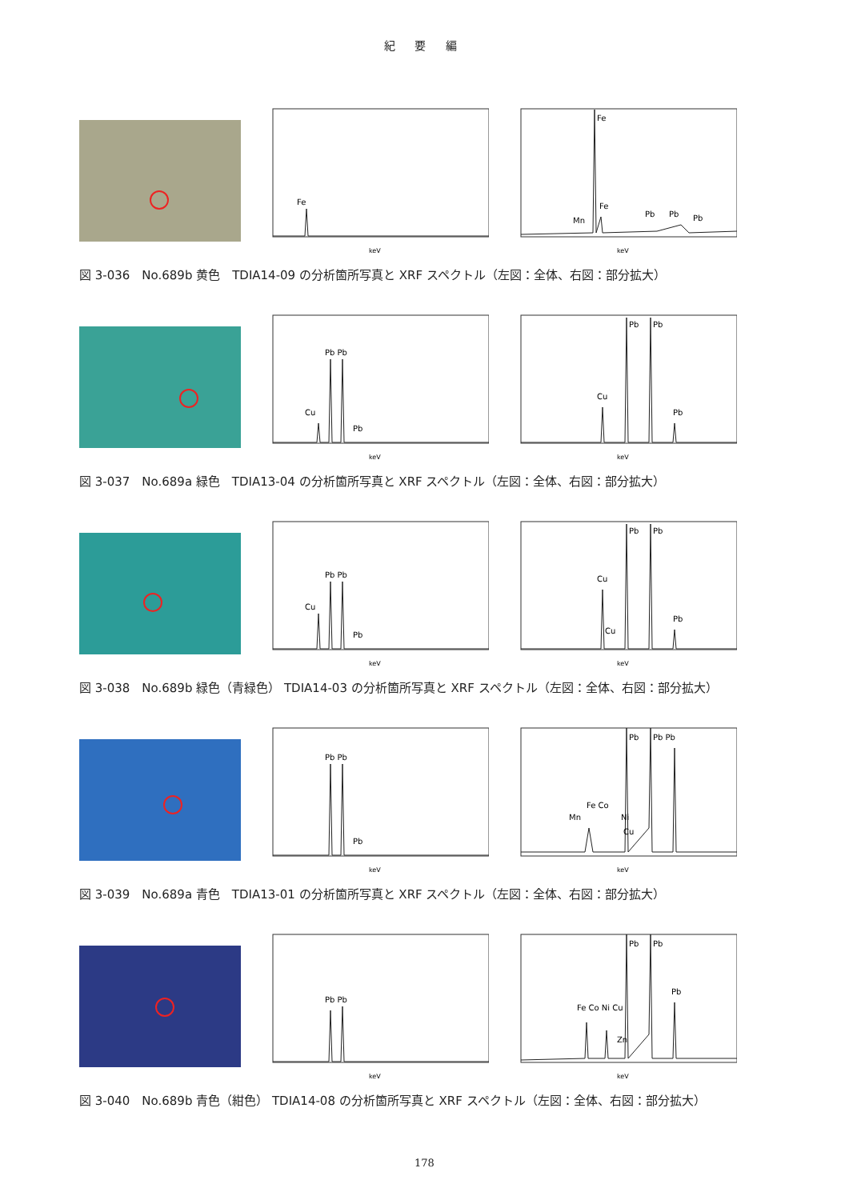紀 要 編
Fe
keV
Fe
Mn
Fe
Pb
Pb
Pb
keV
図 3-036　No.689b 黄色　TDIA14-09 の分析箇所写真と XRF スペクトル（左図：全体、右図：部分拡大）
Cu
Pb Pb
Pb
keV
Cu
Pb
Pb
Pb
keV
図 3-037　No.689a 緑色　TDIA13-04 の分析箇所写真と XRF スペクトル（左図：全体、右図：部分拡大）
Cu
Pb Pb
Pb
keV
Cu
Cu
Pb
Pb
Pb
keV
図 3-038　No.689b 緑色（青緑色） TDIA14-03 の分析箇所写真と XRF スペクトル（左図：全体、右図：部分拡大）
Pb Pb
Pb
keV
Mn
Fe Co
Ni
Cu
Pb
Pb Pb
keV
図 3-039　No.689a 青色　TDIA13-01 の分析箇所写真と XRF スペクトル（左図：全体、右図：部分拡大）
Pb Pb
keV
Fe Co Ni Cu
Zn
Pb
Pb
Pb
keV
図 3-040　No.689b 青色（紺色） TDIA14-08 の分析箇所写真と XRF スペクトル（左図：全体、右図：部分拡大）
178